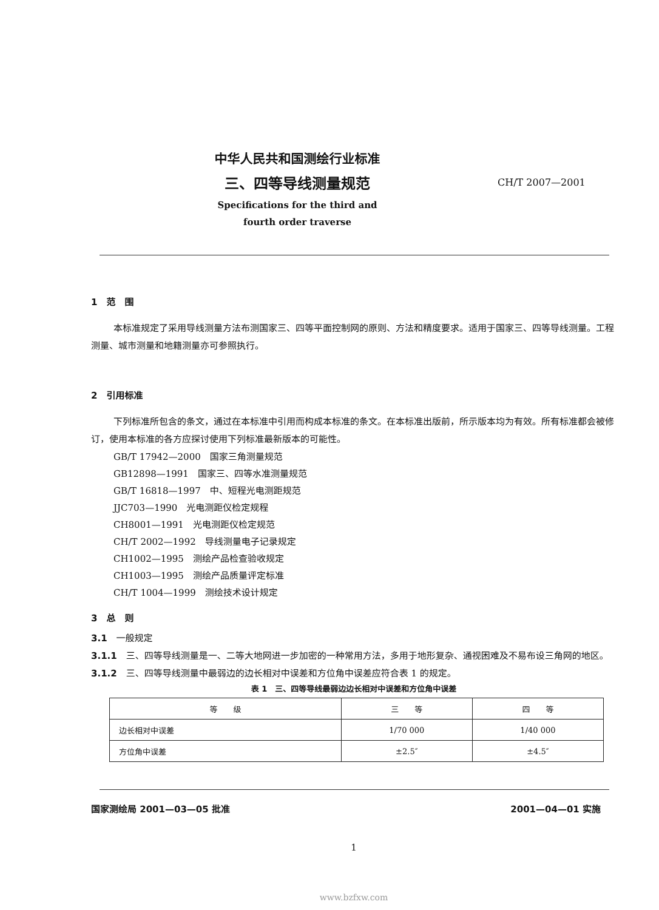中华人民共和国测绘行业标准
三、四等导线测量规范
CH/T 2007—2001
Specifications for the third and
fourth order traverse
1　范　围
本标准规定了采用导线测量方法布测国家三、四等平面控制网的原则、方法和精度要求。适用于国家三、四等导线测量。工程测量、城市测量和地籍测量亦可参照执行。
2　引用标准
下列标准所包含的条文，通过在本标准中引用而构成本标准的条文。在本标准出版前，所示版本均为有效。所有标准都会被修订，使用本标准的各方应探讨使用下列标准最新版本的可能性。
GB/T 17942—2000　国家三角测量规范
GB12898—1991　国家三、四等水准测量规范
GB/T 16818—1997　中、短程光电测距规范
JJC703—1990　光电测距仪检定规程
CH8001—1991　光电测距仪检定规范
CH/T 2002—1992　导线测量电子记录规定
CH1002—1995　测绘产品检查验收规定
CH1003—1995　测绘产品质量评定标准
CH/T 1004—1999　测绘技术设计规定
3　总　则
3.1　一般规定
3.1.1　三、四等导线测量是一、二等大地网进一步加密的一种常用方法，多用于地形复杂、通视困难及不易布设三角网的地区。
3.1.2　三、四等导线测量中最弱边的边长相对中误差和方位角中误差应符合表 1 的规定。
表 1　三、四等导线最弱边边长相对中误差和方位角中误差
| 等 级 | 三 等 | 四 等 |
| --- | --- | --- |
| 边长相对中误差 | 1/70 000 | 1/40 000 |
| 方位角中误差 | ±2.5″ | ±4.5″ |
国家测绘局 2001—03—05 批准 2001—04—01 实施
1
www.bzfxw.com